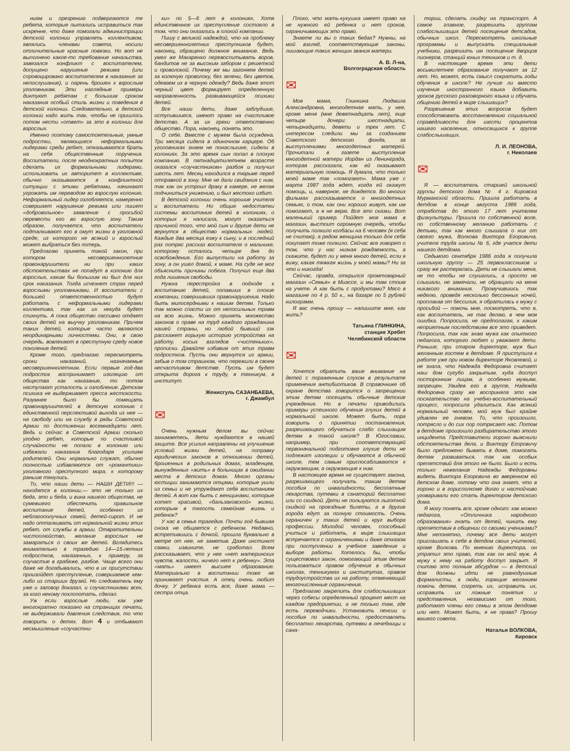ниям и презрению подвергаются те ребята, которые пытались исправиться так искренне, что даже помогали администрации детской колонии управлять коллективом, являлись членами совета, носили отличительные красные повязки. Но вот не выполнено какое-то требование начальства, завязался конфликт с воспитателем, допущено нарушение режима (или спровоцировано воспитателем в наказание за непослушание), и парень брошен к взрослым уголовникам. Эти наглядные примеры диктуют ребятам с большим сроком наказания особый стиль жизни и поведения в детской колонии. Следовательно, в детской колонии надо жить так, чтобы не пришлось потом нести «ответ» за это в колонии для взрослых.
Именно поэтому самостоятельные, умные подростки, являющиеся неформальными лидерами среди ребят, отказываются брать на себя общественные поручения. Воспитатели, после неоднократных попыток сделать их формальными лидерами, использовать их авторитет в коллективе, обычно оказываются в конфликтной ситуации с этими ребятами, начинают угрожать им переводом во взрослую колонию. Неформальный лидер озлобляется, намеренно совершает нарушение режима или пишет «добровольное» заявление с просьбой перевести его во взрослую зону. Таким образом, получается, что воспитатели подталкивают его в омут жизни в уголовной среде, из которого не всякий и взрослый может выбраться без потерь.
Предлагаю принять такой закон, при котором несовершеннолетние правонарушители ни при каких обстоятельствах не попадут в колонию для взрослых, каким бы большим ни был для них срок наказания. Тогда исчезнет страх перед взрослыми уголовниками. И воспитатели с большей ответственностью будут работать с неформальными лидерами коллектива, так как их некуда будет спихнуть. А пока общество пассивно отдает своих детей на выучку уголовникам. Причем таких детей, которые часто являются неординарными личностями. Они, в свою очередь, вовлекают в преступную среду новое поколение детей.
Кроме того, предлагаю пересмотреть сроки наказаний, назначаемые несовершеннолетним. Если первые год-два подросток воспринимает изоляцию от общества как наказание, то потом наступают усталость и озлобление. Детская психика не выдерживает пресса жестокости. Разумнее было бы помещать правонарушителей в детскую колонию с единственной перспективой выхода из нее — на свободу или на службу в ряды Советской Армии по достижении восемнадцати лет. Ведь и сейчас в Советской Армии сколько угодно ребят, которые по счастливой случайности не попали в колонию или избежали наказания благодаря усилиям родителей. Они нормально служат, обычно полностью избавляются от «романтики» уголовного преступного мира, к которому раньше тянулись.
То, что наши дети — НАШИ ДЕТИ!!! — находятся в колонии,— это не только их беда, это и беда, и вина нашего общества, не сумевшего обеспечить правильное воспитание детей, особенно из неблагополучных семей, детей-сирот. И не надо отталкивать от нормальной жизни этих ребят, от службы в армии. Отвратительны чистоплюйство, желание взрослых не замараться о своих же детей. Вглядитесь внимательно в трагедию 14—15-летних подростков, наказанных, к примеру, за соучастие в грабеже, разбое. Чаще всего они даже не догадывались, что в их присутствии произойдет преступление, совершаемое кем-либо из старших друзей. Но следователь ему уже и заговор доказал, и соучастниками всех, за кого некому похлопотать, сделал.
Уж если взрослые люди, как уже многократно показано на страницах печати, не выдерживали давления следствия, то что говорить о детях. Вот 4 и отбывают несмышленые «соучастни-
ки» по 5—6 лет в колониях. Хотя единственное их преступление состояло в том, что они оказались в плохой компании.
Пишу с великой надеждой, что на проблему несовершеннолетних преступников будет, наконец, обращено должное внимание. Ведь умел же Макаренко перевоспитывать воров, бандитов не за высоким забором с решеткой и проволокой. Почему же мы загоняем детей за колючую проволоку, без зелени, без цветов, одеваем их в черную одежду? Ведь даже этот черный цвет формирует определенную направленность развивающейся психики детей.
Все наши дети, даже заблудшие, оступившиеся, имеют право на счастливое детство. А за их грехи ответственно общество. Пора, наконец, понять это.
О себе. Вместе с мужем была осуждена. Три месяца сидела в одиночном карцере. Об уголовниках знаем не понаслышке, сидели в колониях. За это время сын попал в плохую компанию. В пятнадцатилетнем возрасте оказался «соучастником» разбоя и получил шесть лет. Месяц находился в тюрьме перед отправкой в зону. Мне не дали свидания с ним, так как он устроил драку в камере, не желая подчиниться унижению, и был жестоко избит.
В детской колонии очень хорошие учителя и воспитатели. Но общие недостатки системы воспитания детей в колониях, о которых я написала, могут оказаться причиной того, что мой сын и другие дети не вернутся в общество нормальных людей. Каждые два месяца езжу к сыну, и в последний раз потряс рассказ воспитателя о мальчике, которому осталось четыре дня до освобождения. Его выпустили на работу за зону, а он ушел домой, к маме. На суде не мог объяснить причины побега. Получил еще два года лишения свободы.
Нужна перестройка в подходе к воспитанию детей, попавших в плохие компании, совершивших правонарушения. Надо быть милосердными к нашим детям. Только так можно спасти их от непосильных травм на всю жизнь. Можно принять множество законов о праве на труд каждого гражданина нашей страны, но любой бывший зэк расскажет горькую историю устройства на работу, косых взглядов «чистеньких», прописки. Давайте избавим от этих травм подростков. Пусть они вернутся из армии, забыв о том страшном, что пережили в своем несчастливом детстве. Пусть им будет открыта дорога к труду, в техникум, в институт.
Женисгуль САЗАНБАЕВА,
г. Джамбул
✉
Очень нужным делом вы сейчас занимаетесь, дети нуждаются в нашей защите. Все усилия направлены на улучшение условий жизни детей, на поправку юридических законов в отношении детей, брошенных в родильных домах, младенцев, вынужденных «жить» в больницах в ожидании места в детских домах. Много органы юстиции занимаются отцами, которые ушли из семьи и не утруждают себя воспитанием детей. А вот как быть с женщинами, которые хотят красивой, «бальзаковской» жизни, которым в тягость семейная жизнь и ребенок?
У нас в семье трагедия. Почти год бывшая сноха не общается с ребенком. Недавно, встретившись с дочкой, прошла буквально в метре от нее, не заметив. Даже инстинкт самки, извините, не сработал. Всем рассказывает, что у нее «нет материнских чувств, жалости, ничего нет к ребенку». Эта «мать» имеет высшее образование. Материально в воспитании тоже не принимает участия. А отец очень любит дочку. У ребенка есть все, даже мама — сестра отца.
Плохо, что мать-кукушка имеет право на не нужного ей ребенка и нет сроков, ограничивающих это право.
Знаете ли вы о таких бедах? Нужны, на мой взгляд, соответствующие законы, лишающие таких женщин звания матери.
А. В. Л-на,
Волгоградская область
✉
Моя мама, Глинкина Людмила Александровна, многодетная мать, у нее, кроме меня (мне девятнадцать лет), еще четыре дочери: шестнадцати, четырнадцати, девяти и трех лет. С интересом следили мы за созданием Советского детского фонда, за выступлениями многодетных матерей. Прочитали в газете выступление многодетной матери Иордан из Ленинграда, которая рассказала, как ей оказывают материальную помощь. Я думала, что только моей маме так «помогают». Мама уже с марта 1987 года ждет, когда ей окажут помощь, и, наверное, не дождется. Во многих фильмах рассказывается о многодетных семьях, о том, как они хорошо живут, как им помогают, а я не верю. Все это сказки. Вот маленький пример. Пойдет моя мама в магазин, выстоит огромную очередь, чтобы получить полкило колбасы на 6 человек (я себя не считаю), а рядом женщина только для себя покупает тоже полкило. Сейчас все говорят о том, что у нас низкая рождаемость, а скажите, будет ли у меня много детей, если я вижу, какая тяжкая жизнь у моей мамы? Ни за что и никогда!
Сейчас, правда, открылся промтоварный магазин «Семья» в Миассе, и мы там стоим на учете. А как быть с продуктами? Мясо в магазине по 4 р. 50 к., на базаре по 5 рублей килограмм.
Я вас очень прошу — напишите мне, как жить?
Татьяна ГЛИНКИНА,
станция Хребет
Челябинской области
✉
Хочется обратить ваше внимание на детей с пораженным слухом в результате применения антибиотиков. В справочнике об охране детства говорится о запрещении этим детям посещать обычные детские учреждения. Но в печати приводились примеры успешного обучения глухих детей в нормальной школе. Может быть, пора говорить о принятии постановления, разрешающего обучаться слабо слышащим детям в такой школе? В Югославии, например, при соответствующей первоначальной подготовке глухие дети не подлежат изоляции и обучаются в обычной школе, тем самым приспосабливаются к окружающим, а окружающие к ним.
В настоящее время не существует закона, разрешающего получать таким детям пособия по инвалидности, бесплатные лекарства, путевки в санаторий бесплатно или со скидкой. Дети не пользуются льготной скидкой на проездные билеты, а в другие города едут за полную стоимость. Очень ограничен у таких детей и круг выбора профессии. Молодой человек, способный учиться и работать, в мире слышащих встречается с ограничениями и даже отказом при поступлении в учебное заведение и выборе работы. Хотелось бы, чтобы существовал закон, помогающий этим детям пользоваться правом обучения в обычных школах, техникумах и институтах, правом трудоустройства их на работу, отменяющий многочисленные ограничения.
Предлагаю закрепить для слабослышащих через собесы определенный процент мест на каждом предприятии, а не только там, где есть переводчики. Установить пенсии и пособия по инвалидности, предоставлять бесплатно лекарства, путевки в лечебницы и сана-
тории, сделать скидку на транспорт. А самое главное, разрешить группам слабослышащих детей посещение детсадов, обычных школ. Пересмотреть школьные программы и выпускать специальные учебники, разрешить им посещение дворцов пионеров, станций юных техников и т. д.
В настоящее время эти дети восьмилетнее образование получают за 12 лет. Но, может, есть смысл сократить годы обучения в школе? Не лучше ли вместо изучения иностранного языка добавить уроков русского разговорного языка и обучать общению детей в мире слышащих?
Разрешение этих вопросов будет способствовать восстановлению социальной справедливости для шести процентов нашего населения, относящихся к группе слабослышащих.
Л. И. ЛЕОНОВА,
г. Николаев
✉
Я — воспитатель старшей школьной группы детского дома № 4 г. Кировска Мурманской области. Пришла работать в детдом в конце августа 1986 года, отработав до этого 17 лет учителем физкультуры. Пришла по собственной воле, по собственному желанию работать с детьми, так как много слышала о них от своего мужа, Волкова Виктора Егоровича, учителя труда школы № 6, где учатся дети нашего детдома.
Седьмого сентября 1986 года я получила школьную группу — 25 первоклассников и сразу же растерялась. Дети не слышали меня, не то чтобы не слушались, а просто не слышали, не замечали, не обращали на меня никакого внимания. Промучившись так неделю, проведя несколько бессонных ночей, проплакав от бессилия, я обратилась к мужу с просьбой — помочь мне, посмотреть, что я, как воспитатель, не так делаю, в чем моя ошибка. Попросила, не предполагая, к каким неприятным последствиям все это приведет. Попросила, так как знаю мужа как опытного педагога, которого любят и уважают дети. Раньше, при старом директоре, муж был желанным гостем в детдоме. Я приступила к работе уже при новом директоре Яковлевой, и не знала, что Надежда Федоровна считает наш дом сугубо закрытым, куда доступ посторонним лицам, а особенно мужьям, запрещен. Увидев его в группе, Надежда Федоровна сразу же восприняла это как посягательство на учебно-воспитательный процесс, попросила удалиться. Как всякий нормальный человек, мой муж был крайне удивлен ее гневом. То, что произошло, потрясло и до сих пор потрясает нас. Потом в детдоме произошло разбирательство этого инцидента. Представители гороно выяснили обстоятельства дела, и Виктору Егоровичу было предложено бывать в доме, помогать детям развиваться, так как особых препятствий для этого не было. Было и есть только нежелание Надежды Федоровны видеть Виктора Егоровича во вверенном ей детском доме, потому что она знает, что в гороно и в горисполкоме долго и настойчиво уговаривали его стать директором детского дома.
Я могу понять все, кроме одного: как можно педагога, «Отличника народного образования» гнать от детей, чинить ему препятствия в общении со своими учениками? Мне непонятно, почему все дети могут приглашать к себе в детдом своих учителей, кроме Волкова. По мнению директора, он утратил это право, так как он мой муж. А мужу к нему на работу доступ закрыт. Я считаю это полным абсурдом — в детский дом должны идти не равнодушные формалисты, а люди, горящие желанием помочь детям, согреть их, исправить их, исправить их ложные понятия и представления, независимо от того, работают члены его семьи в этом детдоме или нет. Может быть, я не права? Прошу вашего совета.
Наталья ВОЛКОВА,
Кировск